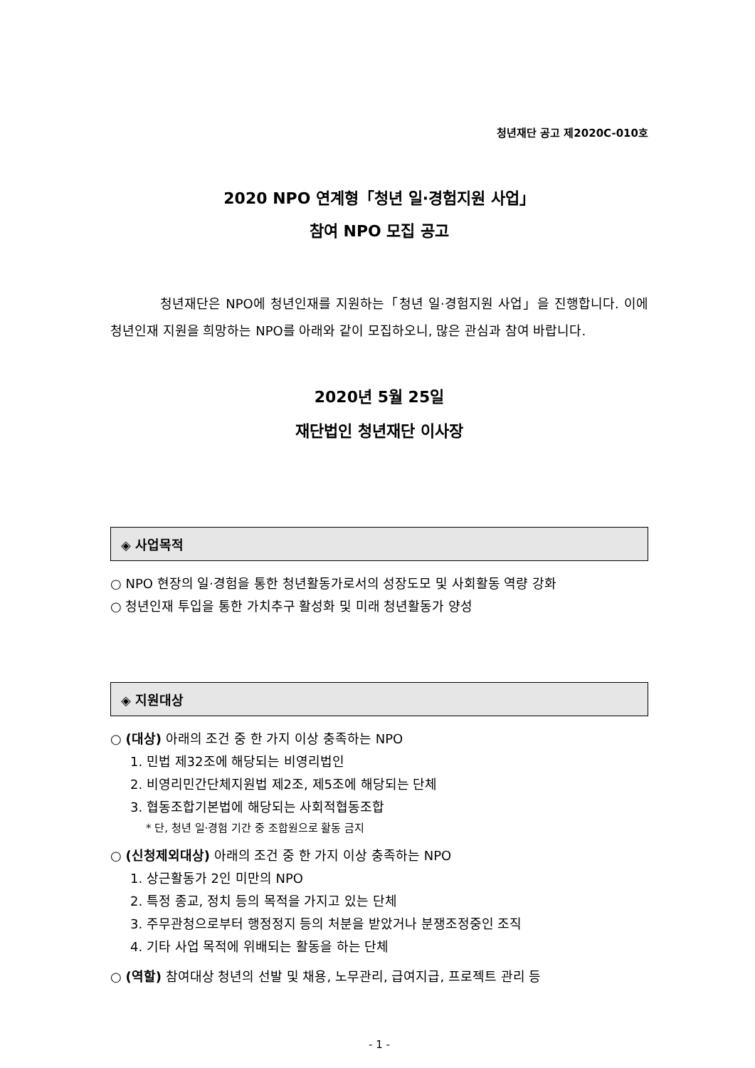청년재단 공고 제2020C-010호
2020 NPO 연계형「청년 일·경험지원 사업」
참여 NPO 모집 공고
청년재단은 NPO에 청년인재를 지원하는「청년 일·경험지원 사업」을 진행합니다. 이에 청년인재 지원을 희망하는 NPO를 아래와 같이 모집하오니, 많은 관심과 참여 바랍니다.
2020년 5월 25일
재단법인 청년재단 이사장
◈ 사업목적
○ NPO 현장의 일·경험을 통한 청년활동가로서의 성장도모 및 사회활동 역량 강화
○ 청년인재 투입을 통한 가치추구 활성화 및 미래 청년활동가 양성
◈ 지원대상
○ (대상) 아래의 조건 중 한 가지 이상 충족하는 NPO
1. 민법 제32조에 해당되는 비영리법인
2. 비영리민간단체지원법 제2조, 제5조에 해당되는 단체
3. 협동조합기본법에 해당되는 사회적협동조합
* 단, 청년 일·경험 기간 중 조합원으로 활동 금지
○ (신청제외대상) 아래의 조건 중 한 가지 이상 충족하는 NPO
1. 상근활동가 2인 미만의 NPO
2. 특정 종교, 정치 등의 목적을 가지고 있는 단체
3. 주무관청으로부터 행정정지 등의 처분을 받았거나 분쟁조정중인 조직
4. 기타 사업 목적에 위배되는 활동을 하는 단체
○ (역할) 참여대상 청년의 선발 및 채용, 노무관리, 급여지급, 프로젝트 관리 등
- 1 -